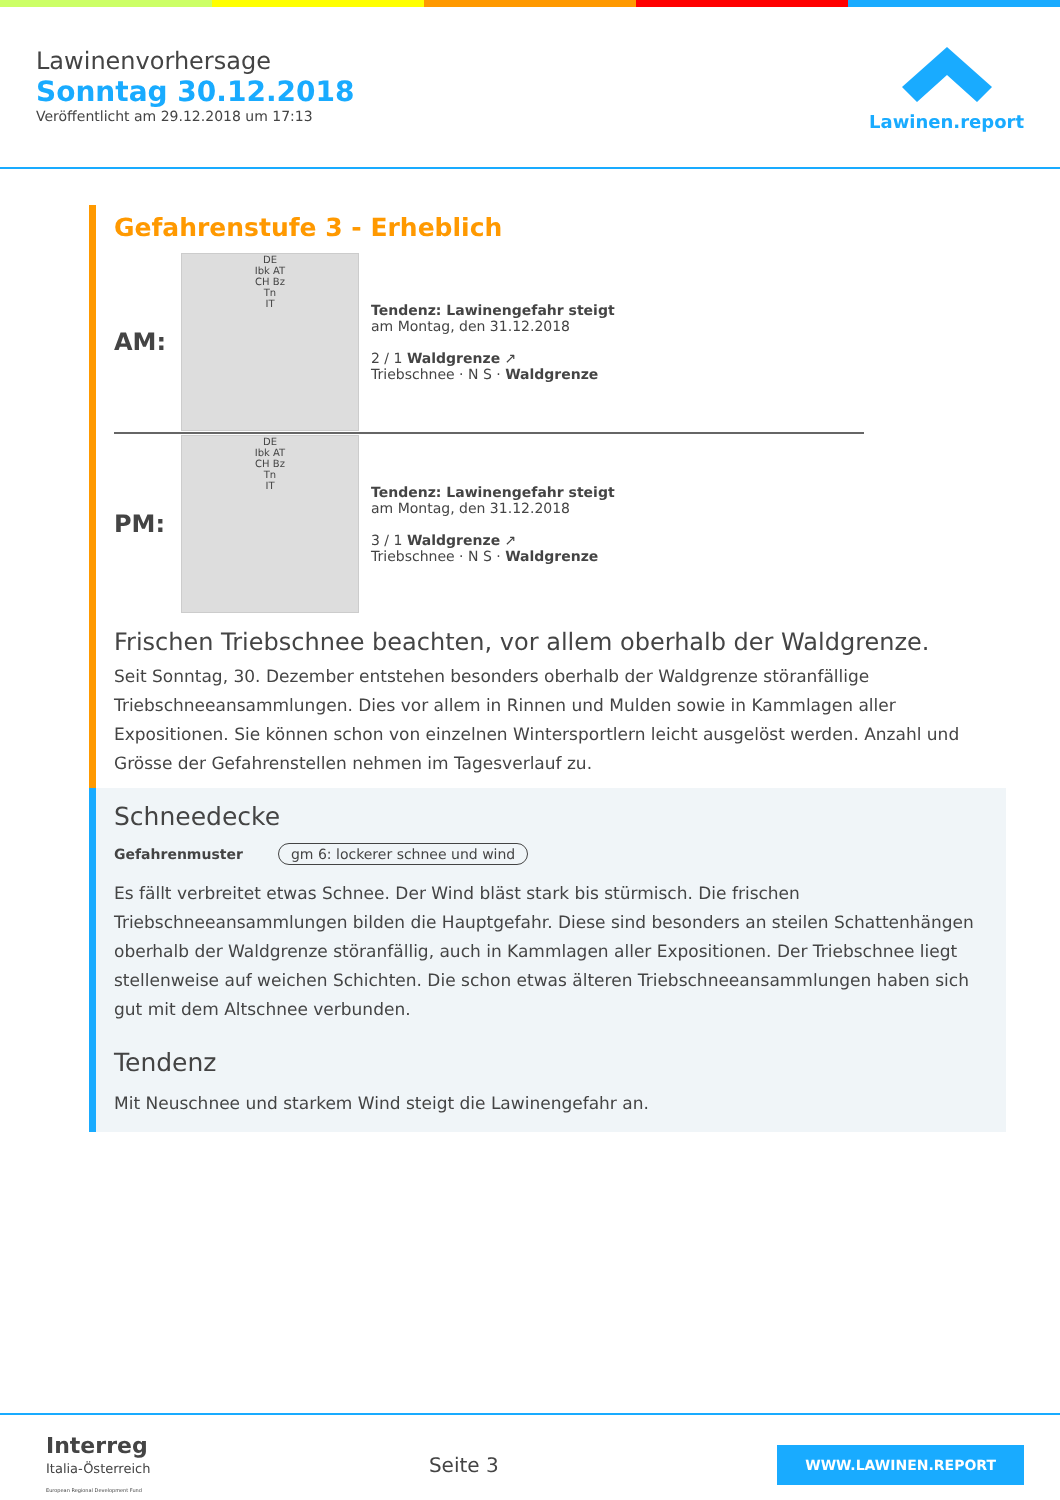Lawinenvorhersage
Sonntag 30.12.2018
Veröffentlicht am 29.12.2018 um 17:13
Lawinen.report
Gefahrenstufe 3 - Erheblich
AM:
DE
Ibk AT
CH Bz
Tn
IT
Tendenz: Lawinengefahr steigt
am Montag, den 31.12.2018
2 / 1 Waldgrenze ↗
Triebschnee · N S · Waldgrenze
PM:
DE
Ibk AT
CH Bz
Tn
IT
Tendenz: Lawinengefahr steigt
am Montag, den 31.12.2018
3 / 1 Waldgrenze ↗
Triebschnee · N S · Waldgrenze
Frischen Triebschnee beachten, vor allem oberhalb der Waldgrenze.
Seit Sonntag, 30. Dezember entstehen besonders oberhalb der Waldgrenze störanfällige Triebschneeansammlungen. Dies vor allem in Rinnen und Mulden sowie in Kammlagen aller Expositionen. Sie können schon von einzelnen Wintersportlern leicht ausgelöst werden. Anzahl und Grösse der Gefahrenstellen nehmen im Tagesverlauf zu.
Schneedecke
Gefahrenmuster gm 6: lockerer schnee und wind
Es fällt verbreitet etwas Schnee. Der Wind bläst stark bis stürmisch. Die frischen Triebschneeansammlungen bilden die Hauptgefahr. Diese sind besonders an steilen Schattenhängen oberhalb der Waldgrenze störanfällig, auch in Kammlagen aller Expositionen. Der Triebschnee liegt stellenweise auf weichen Schichten. Die schon etwas älteren Triebschneeansammlungen haben sich gut mit dem Altschnee verbunden.
Tendenz
Mit Neuschnee und starkem Wind steigt die Lawinengefahr an.
Interreg
Italia-Österreich
European Regional Development Fund
Seite 3
WWW.LAWINEN.REPORT